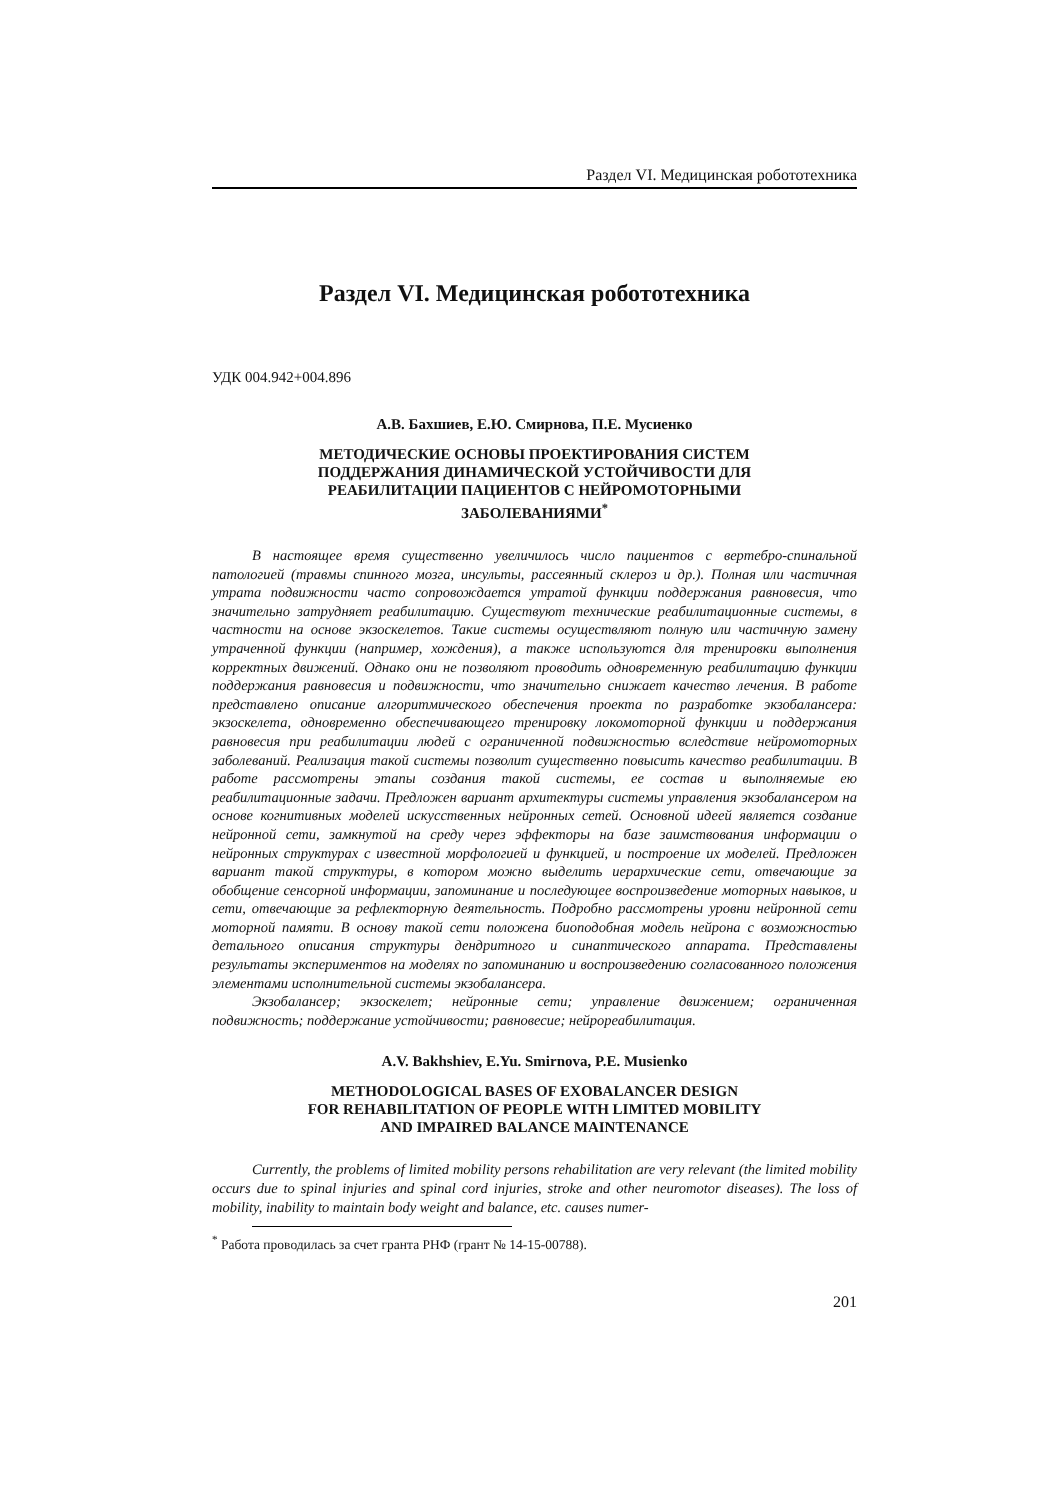Раздел VI. Медицинская робототехника
Раздел VI. Медицинская робототехника
УДК 004.942+004.896
А.В. Бахшиев, Е.Ю. Смирнова, П.Е. Мусиенко
МЕТОДИЧЕСКИЕ ОСНОВЫ ПРОЕКТИРОВАНИЯ СИСТЕМ
ПОДДЕРЖАНИЯ ДИНАМИЧЕСКОЙ УСТОЙЧИВОСТИ ДЛЯ
РЕАБИЛИТАЦИИ ПАЦИЕНТОВ С НЕЙРОМОТОРНЫМИ
ЗАБОЛЕВАНИЯМИ<sup>*</sup>
В настоящее время существенно увеличилось число пациентов с вертебро-спинальной патологией (травмы спинного мозга, инсульты, рассеянный склероз и др.). Полная или частичная утрата подвижности часто сопровождается утратой функции поддержания равновесия, что значительно затрудняет реабилитацию. Существуют технические реабилитационные системы, в частности на основе экзоскелетов. Такие системы осуществляют полную или частичную замену утраченной функции (например, хождения), а также используются для тренировки выполнения корректных движений. Однако они не позволяют проводить одновременную реабилитацию функции поддержания равновесия и подвижности, что значительно снижает качество лечения. В работе представлено описание алгоритмического обеспечения проекта по разработке экзобалансера: экзоскелета, одновременно обеспечивающего тренировку локомоторной функции и поддержания равновесия при реабилитации людей с ограниченной подвижностью вследствие нейромоторных заболеваний. Реализация такой системы позволит существенно повысить качество реабилитации. В работе рассмотрены этапы создания такой системы, ее состав и выполняемые ею реабилитационные задачи. Предложен вариант архитектуры системы управления экзобалансером на основе когнитивных моделей искусственных нейронных сетей. Основной идеей является создание нейронной сети, замкнутой на среду через эффекторы на базе заимствования информации о нейронных структурах с известной морфологией и функцией, и построение их моделей. Предложен вариант такой структуры, в котором можно выделить иерархические сети, отвечающие за обобщение сенсорной информации, запоминание и последующее воспроизведение моторных навыков, и сети, отвечающие за рефлекторную деятельность. Подробно рассмотрены уровни нейронной сети моторной памяти. В основу такой сети положена биоподобная модель нейрона с возможностью детального описания структуры дендритного и синаптического аппарата. Представлены результаты экспериментов на моделях по запоминанию и воспроизведению согласованного положения элементами исполнительной системы экзобалансера.
Экзобалансер; экзоскелет; нейронные сети; управление движением; ограниченная подвижность; поддержание устойчивости; равновесие; нейрореабилитация.
A.V. Bakhshiev, E.Yu. Smirnova, P.E. Musienko
METHODOLOGICAL BASES OF EXOBALANCER DESIGN
FOR REHABILITATION OF PEOPLE WITH LIMITED MOBILITY
AND IMPAIRED BALANCE MAINTENANCE
Currently, the problems of limited mobility persons rehabilitation are very relevant (the limited mobility occurs due to spinal injuries and spinal cord injuries, stroke and other neuromotor diseases). The loss of mobility, inability to maintain body weight and balance, etc. causes numer-
<sup>*</sup> Работа проводилась за счет гранта РНФ (грант № 14-15-00788).
201